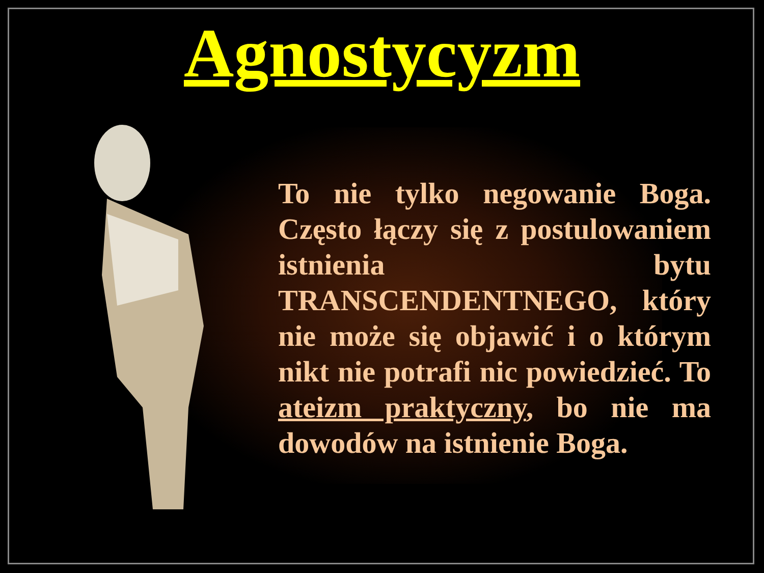Agnostycyzm
To nie tylko negowanie Boga. Często łączy się z postulowaniem istnienia bytu TRANSCENDENTNEGO, który nie może się objawić i o którym nikt nie potrafi nic powiedzieć. To ateizm praktyczny, bo nie ma dowodów na istnienie Boga.